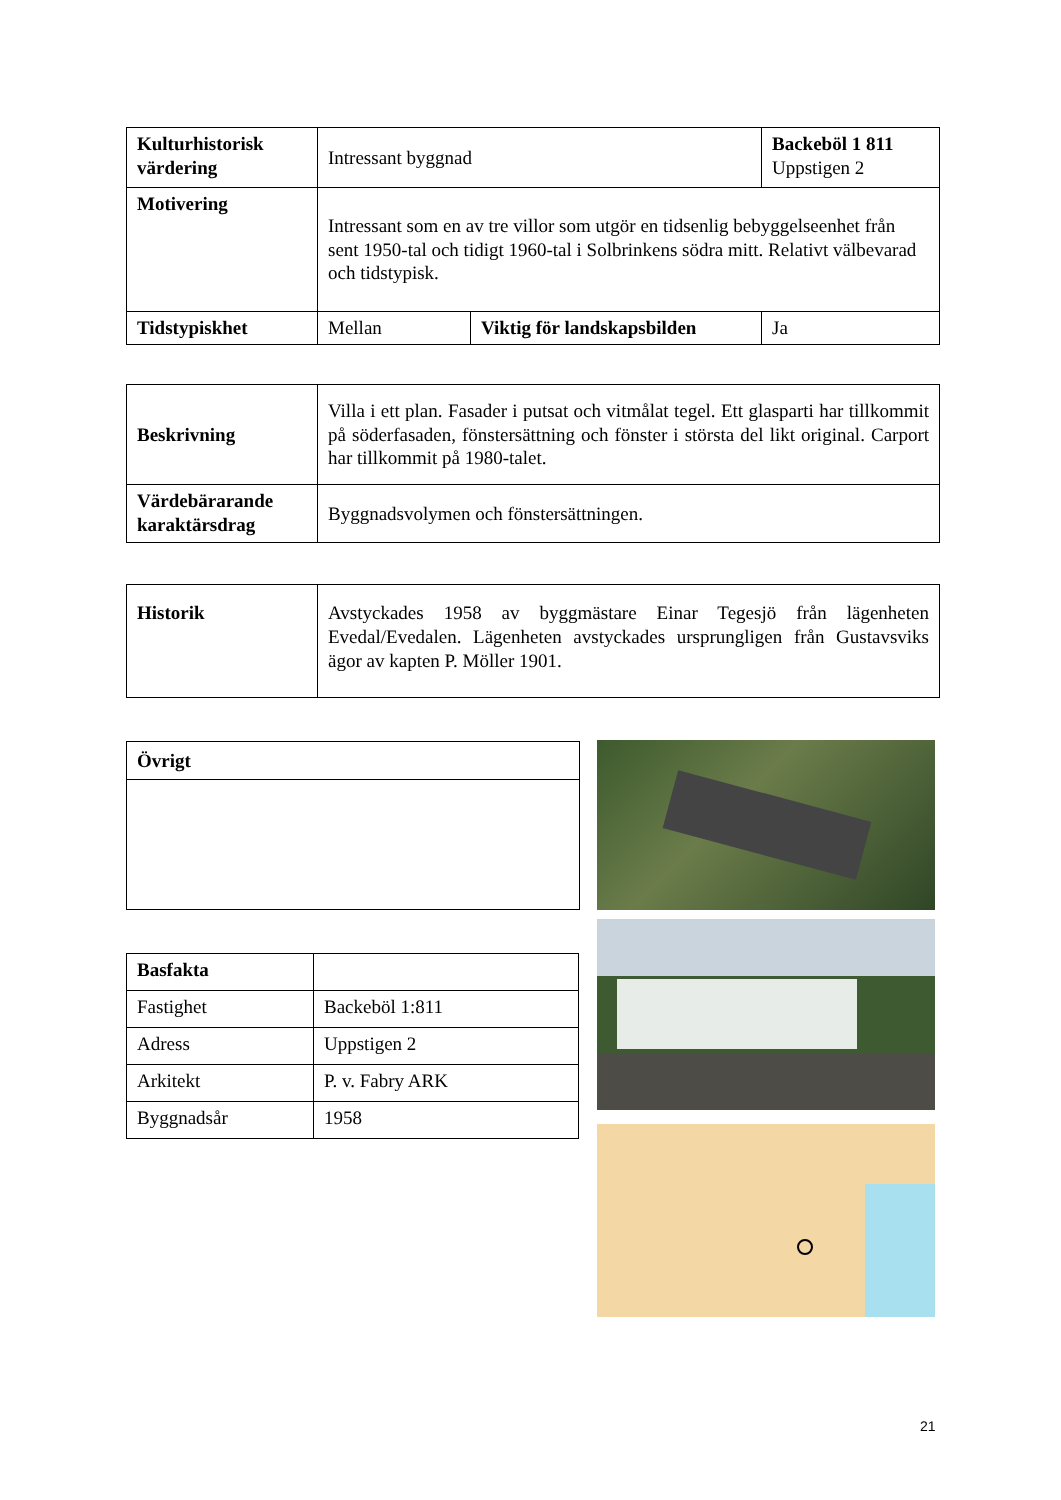| Kulturhistorisk värdering | Intressant byggnad | | Backeböl 1 811 Uppstigen 2 |
| Motivering | Intressant som en av tre villor som utgör en tidsenlig bebyggelseenhet från sent 1950-tal och tidigt 1960-tal i Solbrinkens södra mitt. Relativt välbevarad och tidstypisk. | | |
| Tidstypiskhet | Mellan | Viktig för landskapsbilden | Ja |
| Beskrivning | Villa i ett plan. Fasader i putsat och vitmålat tegel. Ett glasparti har tillkommit på söderfasaden, fönstersättning och fönster i största del likt original. Carport har tillkommit på 1980-talet. |
| Värdebärarande karaktärsdrag | Byggnadsvolymen och fönstersättningen. |
| Historik | Avstyckades 1958 av byggmästare Einar Tegesjö från lägenheten Evedal/Evedalen. Lägenheten avstyckades ursprungligen från Gustavsviks ägor av kapten P. Möller 1901. |
| Övrigt |
| Basfakta | |
| Fastighet | Backeböl 1:811 |
| Adress | Uppstigen 2 |
| Arkitekt | P. v. Fabry ARK |
| Byggnadsår | 1958 |
21